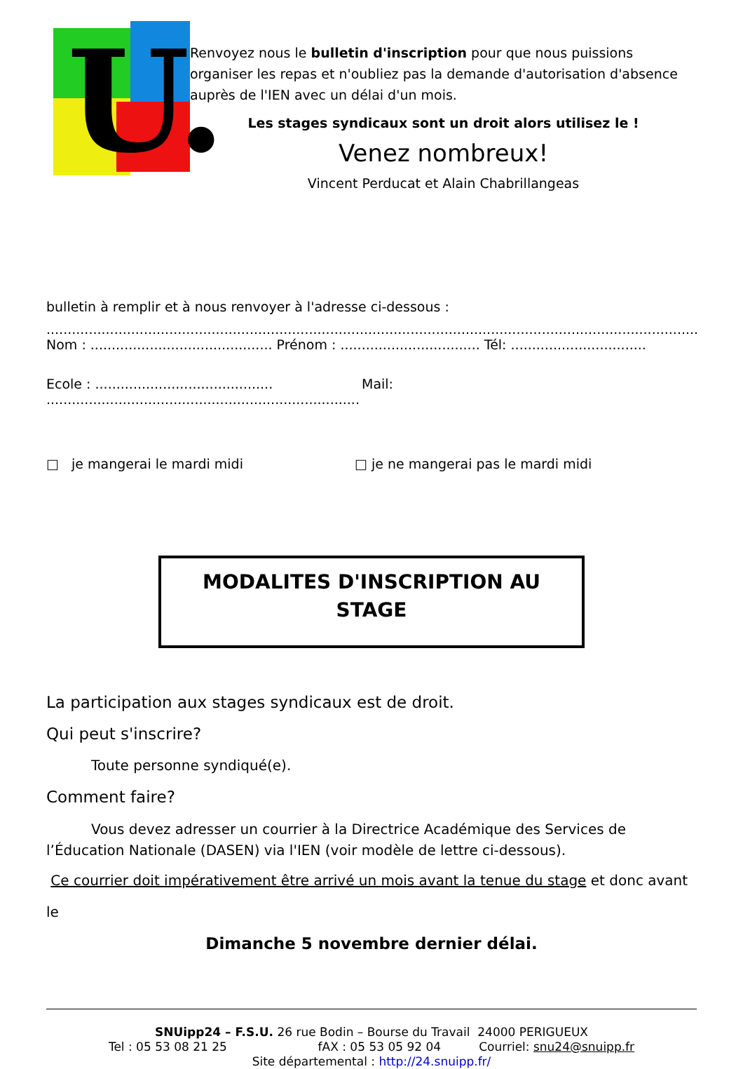U.
Renvoyez nous le bulletin d'inscription pour que nous puissions organiser les repas et n'oubliez pas la demande d'autorisation d'absence auprès de l'IEN avec un délai d'un mois.
Les stages syndicaux sont un droit alors utilisez le !
Venez nombreux!
Vincent Perducat et Alain Chabrillangeas
bulletin à remplir et à nous renvoyer à l'adresse ci-dessous :
..........................................................................................................................................................
Nom : ........................................... Prénom : ................................. Tél: ................................
Ecole : .......................................... Mail: ..........................................................................
□ je mangerai le mardi midi □ je ne mangerai pas le mardi midi
MODALITES D'INSCRIPTION AU
STAGE
La participation aux stages syndicaux est de droit.
Qui peut s'inscrire?
Toute personne syndiqué(e).
Comment faire?
Vous devez adresser un courrier à la Directrice Académique des Services de l’Éducation Nationale (DASEN) via l'IEN (voir modèle de lettre ci-dessous).
Ce courrier doit impérativement être arrivé un mois avant la tenue du stage et donc avant le
Dimanche 5 novembre dernier délai.
SNUipp24 – F.S.U. 26 rue Bodin – Bourse du Travail 24000 PERIGUEUX
Tel : 05 53 08 21 25 fAX : 05 53 05 92 04 Courriel: snu24@snuipp.fr
Site départemental : http://24.snuipp.fr/